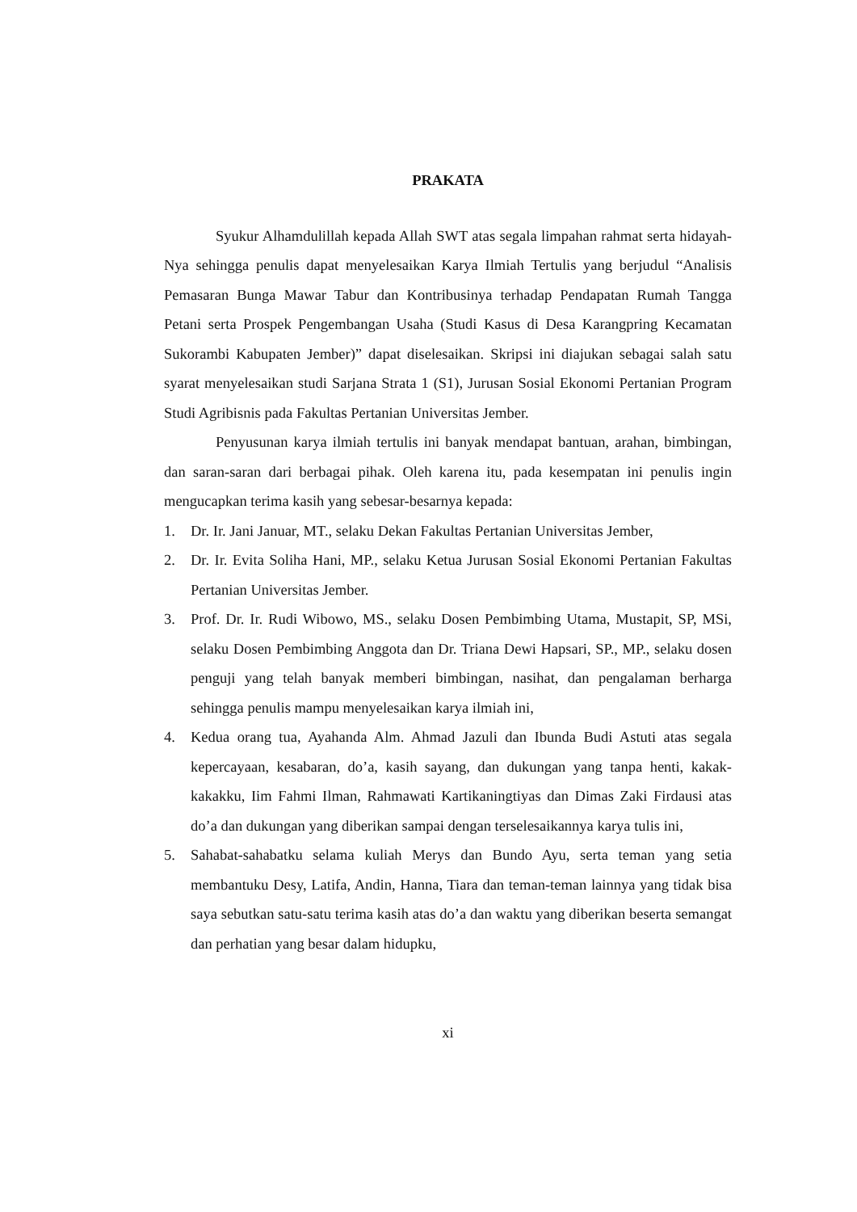PRAKATA
Syukur Alhamdulillah kepada Allah SWT atas segala limpahan rahmat serta hidayah-Nya sehingga penulis dapat menyelesaikan Karya Ilmiah Tertulis yang berjudul “Analisis Pemasaran Bunga Mawar Tabur dan Kontribusinya terhadap Pendapatan Rumah Tangga Petani serta Prospek Pengembangan Usaha (Studi Kasus di Desa Karangpring Kecamatan Sukorambi Kabupaten Jember)” dapat diselesaikan. Skripsi ini diajukan sebagai salah satu syarat menyelesaikan studi Sarjana Strata 1 (S1), Jurusan Sosial Ekonomi Pertanian Program Studi Agribisnis pada Fakultas Pertanian Universitas Jember.
Penyusunan karya ilmiah tertulis ini banyak mendapat bantuan, arahan, bimbingan, dan saran-saran dari berbagai pihak. Oleh karena itu, pada kesempatan ini penulis ingin mengucapkan terima kasih yang sebesar-besarnya kepada:
1. Dr. Ir. Jani Januar, MT., selaku Dekan Fakultas Pertanian Universitas Jember,
2. Dr. Ir. Evita Soliha Hani, MP., selaku Ketua Jurusan Sosial Ekonomi Pertanian Fakultas Pertanian Universitas Jember.
3. Prof. Dr. Ir. Rudi Wibowo, MS., selaku Dosen Pembimbing Utama, Mustapit, SP, MSi, selaku Dosen Pembimbing Anggota dan Dr. Triana Dewi Hapsari, SP., MP., selaku dosen penguji yang telah banyak memberi bimbingan, nasihat, dan pengalaman berharga sehingga penulis mampu menyelesaikan karya ilmiah ini,
4. Kedua orang tua, Ayahanda Alm. Ahmad Jazuli dan Ibunda Budi Astuti atas segala kepercayaan, kesabaran, do’a, kasih sayang, dan dukungan yang tanpa henti, kakak-kakakku, Iim Fahmi Ilman, Rahmawati Kartikaningtiyas dan Dimas Zaki Firdausi atas do’a dan dukungan yang diberikan sampai dengan terselesaikannya karya tulis ini,
5. Sahabat-sahabatku selama kuliah Merys dan Bundo Ayu, serta teman yang setia membantuku Desy, Latifa, Andin, Hanna, Tiara dan teman-teman lainnya yang tidak bisa saya sebutkan satu-satu terima kasih atas do’a dan waktu yang diberikan beserta semangat dan perhatian yang besar dalam hidupku,
xi